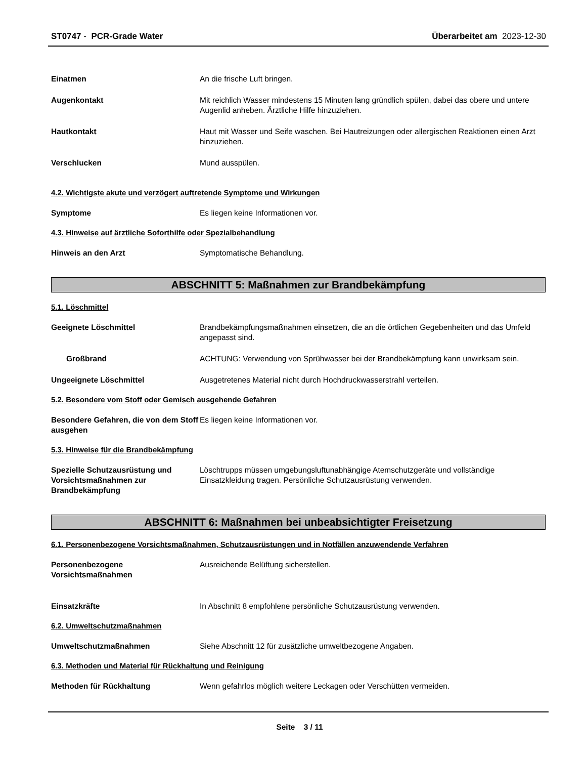ST0747 - PCR-Grade Water Überarbeitet am 2023-12-30
Einatmen An die frische Luft bringen.
Augenkontakt Mit reichlich Wasser mindestens 15 Minuten lang gründlich spülen, dabei das obere und untere Augenlid anheben. Ärztliche Hilfe hinzuziehen.
Hautkontakt Haut mit Wasser und Seife waschen. Bei Hautreizungen oder allergischen Reaktionen einen Arzt hinzuziehen.
Verschlucken Mund ausspülen.
4.2. Wichtigste akute und verzögert auftretende Symptome und Wirkungen
Symptome Es liegen keine Informationen vor.
4.3. Hinweise auf ärztliche Soforthilfe oder Spezialbehandlung
Hinweis an den Arzt Symptomatische Behandlung.
ABSCHNITT 5: Maßnahmen zur Brandbekämpfung
5.1. Löschmittel
Geeignete Löschmittel Brandbekämpfungsmaßnahmen einsetzen, die an die örtlichen Gegebenheiten und das Umfeld angepasst sind.
Großbrand ACHTUNG: Verwendung von Sprühwasser bei der Brandbekämpfung kann unwirksam sein.
Ungeeignete Löschmittel Ausgetretenes Material nicht durch Hochdruckwasserstrahl verteilen.
5.2. Besondere vom Stoff oder Gemisch ausgehende Gefahren
Besondere Gefahren, die von dem Stoff ausgehen
Es liegen keine Informationen vor.
5.3. Hinweise für die Brandbekämpfung
Spezielle Schutzausrüstung und Vorsichtsmaßnahmen zur Brandbekämpfung
Löschtrupps müssen umgebungsluftunabhängige Atemschutzgeräte und vollständige Einsatzkleidung tragen. Persönliche Schutzausrüstung verwenden.
ABSCHNITT 6: Maßnahmen bei unbeabsichtigter Freisetzung
6.1. Personenbezogene Vorsichtsmaßnahmen, Schutzausrüstungen und in Notfällen anzuwendende Verfahren
Personenbezogene Vorsichtsmaßnahmen
Ausreichende Belüftung sicherstellen.
Einsatzkräfte In Abschnitt 8 empfohlene persönliche Schutzausrüstung verwenden.
6.2. Umweltschutzmaßnahmen
Umweltschutzmaßnahmen Siehe Abschnitt 12 für zusätzliche umweltbezogene Angaben.
6.3. Methoden und Material für Rückhaltung und Reinigung
Methoden für Rückhaltung Wenn gefahrlos möglich weitere Leckagen oder Verschütten vermeiden.
Seite 3 / 11